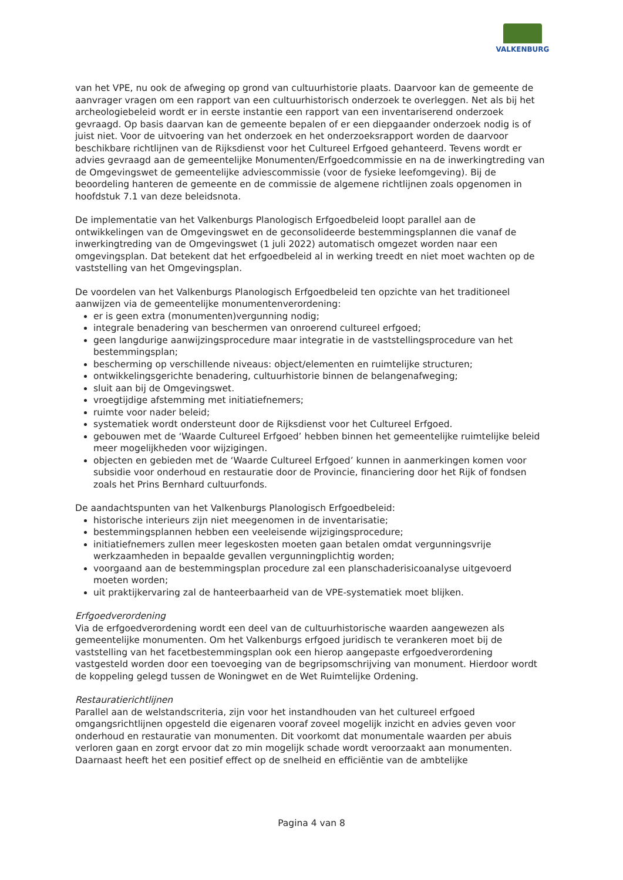VALKENBURG
van het VPE, nu ook de afweging op grond van cultuurhistorie plaats. Daarvoor kan de gemeente de aanvrager vragen om een rapport van een cultuurhistorisch onderzoek te overleggen. Net als bij het archeologiebeleid wordt er in eerste instantie een rapport van een inventariserend onderzoek gevraagd. Op basis daarvan kan de gemeente bepalen of er een diepgaander onderzoek nodig is of juist niet. Voor de uitvoering van het onderzoek en het onderzoeksrapport worden de daarvoor beschikbare richtlijnen van de Rijksdienst voor het Cultureel Erfgoed gehanteerd. Tevens wordt er advies gevraagd aan de gemeentelijke Monumenten/Erfgoedcommissie en na de inwerkingtreding van de Omgevingswet de gemeentelijke adviescommissie (voor de fysieke leefomgeving). Bij de beoordeling hanteren de gemeente en de commissie de algemene richtlijnen zoals opgenomen in hoofdstuk 7.1 van deze beleidsnota.
De implementatie van het Valkenburgs Planologisch Erfgoedbeleid loopt parallel aan de ontwikkelingen van de Omgevingswet en de geconsolideerde bestemmingsplannen die vanaf de inwerkingtreding van de Omgevingswet (1 juli 2022) automatisch omgezet worden naar een omgevingsplan. Dat betekent dat het erfgoedbeleid al in werking treedt en niet moet wachten op de vaststelling van het Omgevingsplan.
De voordelen van het Valkenburgs Planologisch Erfgoedbeleid ten opzichte van het traditioneel aanwijzen via de gemeentelijke monumentenverordening:
er is geen extra (monumenten)vergunning nodig;
integrale benadering van beschermen van onroerend cultureel erfgoed;
geen langdurige aanwijzingsprocedure maar integratie in de vaststellingsprocedure van het bestemmingsplan;
bescherming op verschillende niveaus: object/elementen en ruimtelijke structuren;
ontwikkelingsgerichte benadering, cultuurhistorie binnen de belangenafweging;
sluit aan bij de Omgevingswet.
vroegtijdige afstemming met initiatiefnemers;
ruimte voor nader beleid;
systematiek wordt ondersteunt door de Rijksdienst voor het Cultureel Erfgoed.
gebouwen met de ‘Waarde Cultureel Erfgoed’ hebben binnen het gemeentelijke ruimtelijke beleid meer mogelijkheden voor wijzigingen.
objecten en gebieden met de ‘Waarde Cultureel Erfgoed’ kunnen in aanmerkingen komen voor subsidie voor onderhoud en restauratie door de Provincie, financiering door het Rijk of fondsen zoals het Prins Bernhard cultuurfonds.
De aandachtspunten van het Valkenburgs Planologisch Erfgoedbeleid:
historische interieurs zijn niet meegenomen in de inventarisatie;
bestemmingsplannen hebben een veeleisende wijzigingsprocedure;
initiatiefnemers zullen meer legeskosten moeten gaan betalen omdat vergunningsvrije werkzaamheden in bepaalde gevallen vergunningplichtig worden;
voorgaand aan de bestemmingsplan procedure zal een planschaderisicoanalyse uitgevoerd moeten worden;
uit praktijkervaring zal de hanteerbaarheid van de VPE-systematiek moet blijken.
Erfgoedverordening
Via de erfgoedverordening wordt een deel van de cultuurhistorische waarden aangewezen als gemeentelijke monumenten. Om het Valkenburgs erfgoed juridisch te verankeren moet bij de vaststelling van het facetbestemmingsplan ook een hierop aangepaste erfgoedverordening vastgesteld worden door een toevoeging van de begripsomschrijving van monument. Hierdoor wordt de koppeling gelegd tussen de Woningwet en de Wet Ruimtelijke Ordening.
Restauratierichtlijnen
Parallel aan de welstandscriteria, zijn voor het instandhouden van het cultureel erfgoed omgangsrichtlijnen opgesteld die eigenaren vooraf zoveel mogelijk inzicht en advies geven voor onderhoud en restauratie van monumenten. Dit voorkomt dat monumentale waarden per abuis verloren gaan en zorgt ervoor dat zo min mogelijk schade wordt veroorzaakt aan monumenten. Daarnaast heeft het een positief effect op de snelheid en efficiëntie van de ambtelijke
Pagina 4 van 8